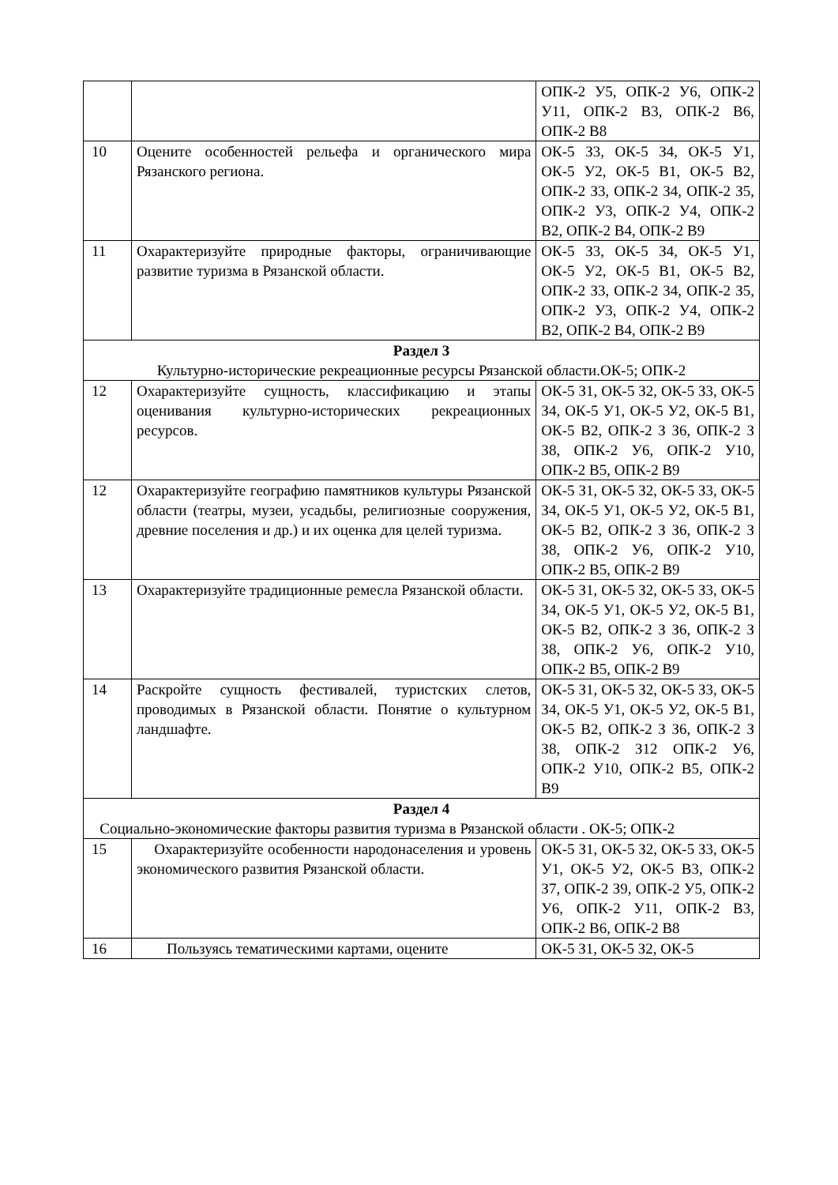| | | ОПК-2 У5, ОПК-2 У6, ОПК-2 У11, ОПК-2 В3, ОПК-2 В6, ОПК-2 В8 |
| 10 | Оцените особенностей рельефа и органического мира Рязанского региона. | ОК-5 З3, ОК-5 З4, ОК-5 У1, ОК-5 У2, ОК-5 В1, ОК-5 В2, ОПК-2 З3, ОПК-2 З4, ОПК-2 З5, ОПК-2 У3, ОПК-2 У4, ОПК-2 В2, ОПК-2 В4, ОПК-2 В9 |
| 11 | Охарактеризуйте природные факторы, ограничивающие развитие туризма в Рязанской области. | ОК-5 З3, ОК-5 З4, ОК-5 У1, ОК-5 У2, ОК-5 В1, ОК-5 В2, ОПК-2 З3, ОПК-2 З4, ОПК-2 З5, ОПК-2 У3, ОПК-2 У4, ОПК-2 В2, ОПК-2 В4, ОПК-2 В9 |
| Раздел 3 Культурно-исторические рекреационные ресурсы Рязанской области.ОК-5; ОПК-2 | | |
| 12 | Охарактеризуйте сущность, классификацию и этапы оценивания культурно-исторических рекреационных ресурсов. | ОК-5 З1, ОК-5 З2, ОК-5 З3, ОК-5 З4, ОК-5 У1, ОК-5 У2, ОК-5 В1, ОК-5 В2, ОПК-2 З З6, ОПК-2 З З8, ОПК-2 У6, ОПК-2 У10, ОПК-2 В5, ОПК-2 В9 |
| 12 | Охарактеризуйте географию памятников культуры Рязанской области (театры, музеи, усадьбы, религиозные сооружения, древние поселения и др.) и их оценка для целей туризма. | ОК-5 З1, ОК-5 З2, ОК-5 З3, ОК-5 З4, ОК-5 У1, ОК-5 У2, ОК-5 В1, ОК-5 В2, ОПК-2 З З6, ОПК-2 З З8, ОПК-2 У6, ОПК-2 У10, ОПК-2 В5, ОПК-2 В9 |
| 13 | Охарактеризуйте традиционные ремесла Рязанской области. | ОК-5 З1, ОК-5 З2, ОК-5 З3, ОК-5 З4, ОК-5 У1, ОК-5 У2, ОК-5 В1, ОК-5 В2, ОПК-2 З З6, ОПК-2 З З8, ОПК-2 У6, ОПК-2 У10, ОПК-2 В5, ОПК-2 В9 |
| 14 | Раскройте сущность фестивалей, туристских слетов, проводимых в Рязанской области. Понятие о культурном ландшафте. | ОК-5 З1, ОК-5 З2, ОК-5 З3, ОК-5 З4, ОК-5 У1, ОК-5 У2, ОК-5 В1, ОК-5 В2, ОПК-2 З З6, ОПК-2 З З8, ОПК-2 З12 ОПК-2 У6, ОПК-2 У10, ОПК-2 В5, ОПК-2 В9 |
| Раздел 4 Социально-экономические факторы развития туризма в Рязанской области . ОК-5; ОПК-2 | | |
| 15 | Охарактеризуйте особенности народонаселения и уровень экономического развития Рязанской области. | ОК-5 З1, ОК-5 З2, ОК-5 З3, ОК-5 У1, ОК-5 У2, ОК-5 В3, ОПК-2 З7, ОПК-2 З9, ОПК-2 У5, ОПК-2 У6, ОПК-2 У11, ОПК-2 В3, ОПК-2 В6, ОПК-2 В8 |
| 16 | Пользуясь тематическими картами, оцените | ОК-5 З1, ОК-5 З2, ОК-5 |